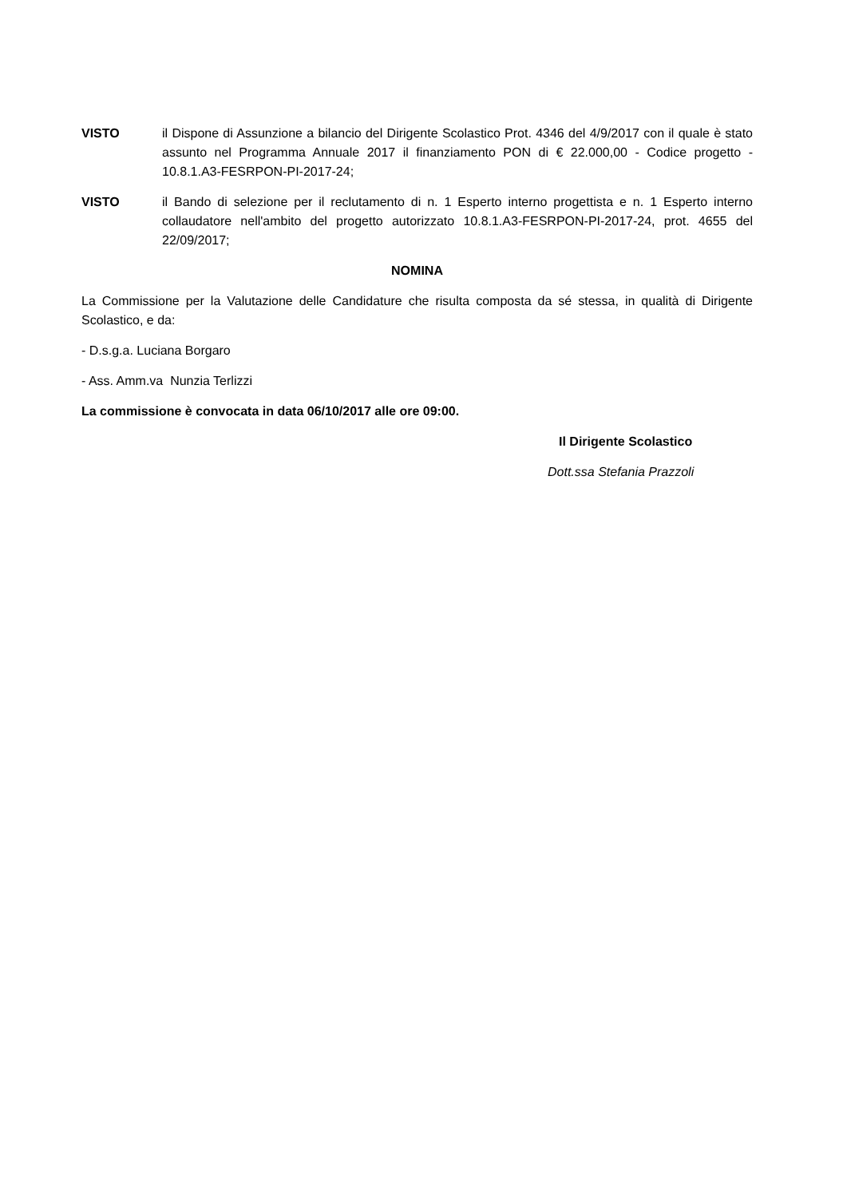VISTO il Dispone di Assunzione a bilancio del Dirigente Scolastico Prot. 4346 del 4/9/2017 con il quale è stato assunto nel Programma Annuale 2017 il finanziamento PON di € 22.000,00 - Codice progetto - 10.8.1.A3-FESRPON-PI-2017-24;
VISTO il Bando di selezione per il reclutamento di n. 1 Esperto interno progettista e n. 1 Esperto interno collaudatore nell'ambito del progetto autorizzato 10.8.1.A3-FESRPON-PI-2017-24, prot. 4655 del 22/09/2017;
NOMINA
La Commissione per la Valutazione delle Candidature che risulta composta da sé stessa, in qualità di Dirigente Scolastico, e da:
- D.s.g.a. Luciana Borgaro
- Ass. Amm.va Nunzia Terlizzi
La commissione è convocata in data 06/10/2017 alle ore 09:00.
Il Dirigente Scolastico
Dott.ssa Stefania Prazzoli